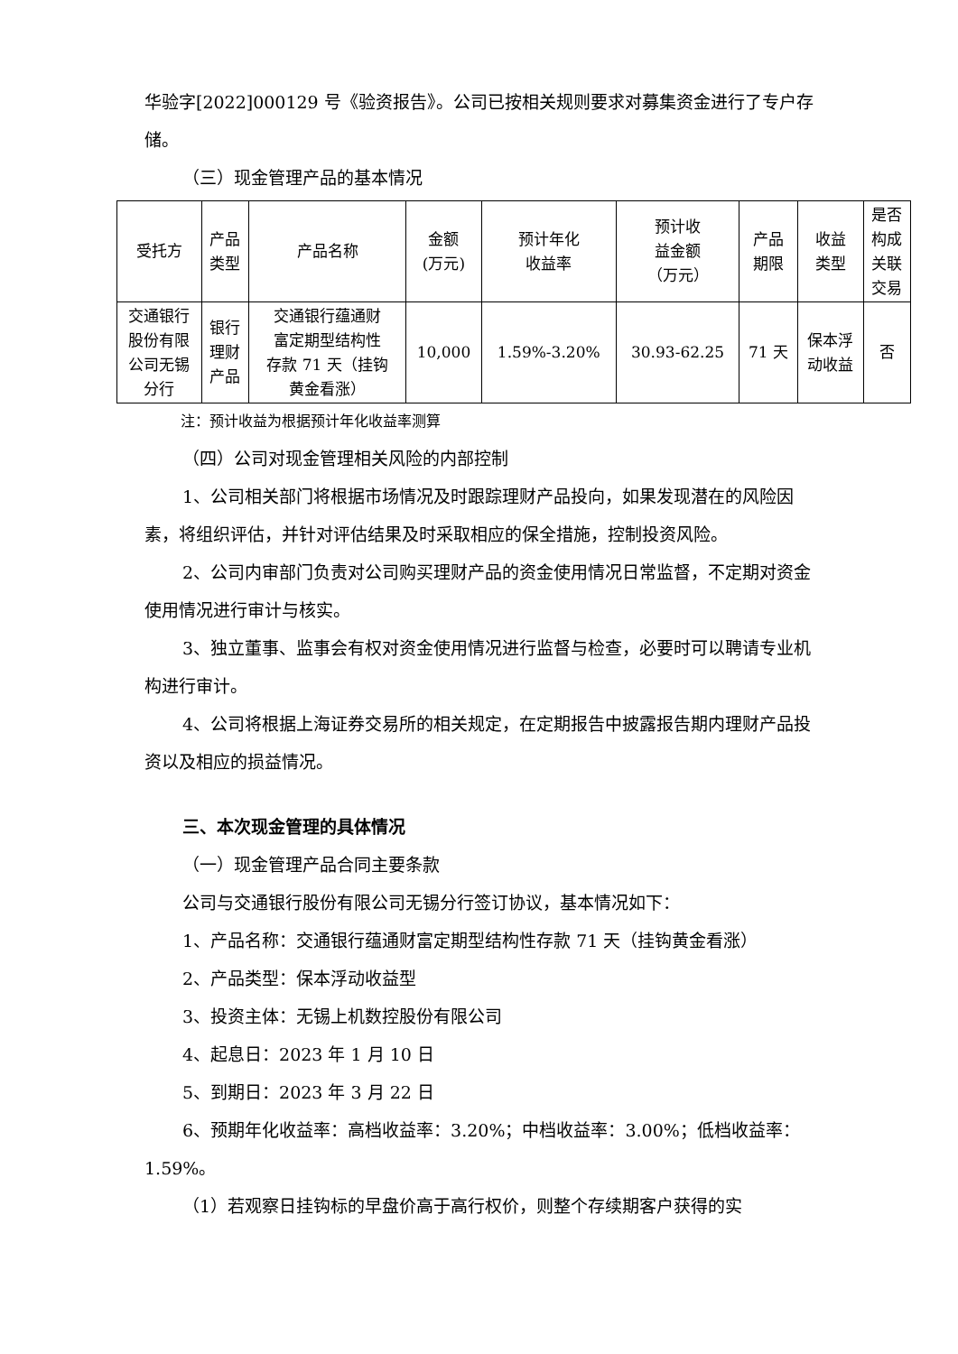华验字[2022]000129 号《验资报告》。公司已按相关规则要求对募集资金进行了专户存储。
（三）现金管理产品的基本情况
| 受托方 | 产品 类型 | 产品名称 | 金额 (万元) | 预计年化 收益率 | 预计收 益金额 （万元） | 产品 期限 | 收益 类型 | 是否 构成 关联 交易 |
| 交通银行 股份有限 公司无锡 分行 | 银行 理财 产品 | 交通银行蕴通财 富定期型结构性 存款 71 天（挂钩 黄金看涨） | 10,000 | 1.59%-3.20% | 30.93-62.25 | 71 天 | 保本浮 动收益 | 否 |
注：预计收益为根据预计年化收益率测算
（四）公司对现金管理相关风险的内部控制
1、公司相关部门将根据市场情况及时跟踪理财产品投向，如果发现潜在的风险因素，将组织评估，并针对评估结果及时采取相应的保全措施，控制投资风险。
2、公司内审部门负责对公司购买理财产品的资金使用情况日常监督，不定期对资金使用情况进行审计与核实。
3、独立董事、监事会有权对资金使用情况进行监督与检查，必要时可以聘请专业机构进行审计。
4、公司将根据上海证券交易所的相关规定，在定期报告中披露报告期内理财产品投资以及相应的损益情况。
三、本次现金管理的具体情况
（一）现金管理产品合同主要条款
公司与交通银行股份有限公司无锡分行签订协议，基本情况如下：
1、产品名称：交通银行蕴通财富定期型结构性存款 71 天（挂钩黄金看涨）
2、产品类型：保本浮动收益型
3、投资主体：无锡上机数控股份有限公司
4、起息日：2023 年 1 月 10 日
5、到期日：2023 年 3 月 22 日
6、预期年化收益率：高档收益率：3.20%；中档收益率：3.00%；低档收益率：1.59%。
（1）若观察日挂钩标的早盘价高于高行权价，则整个存续期客户获得的实